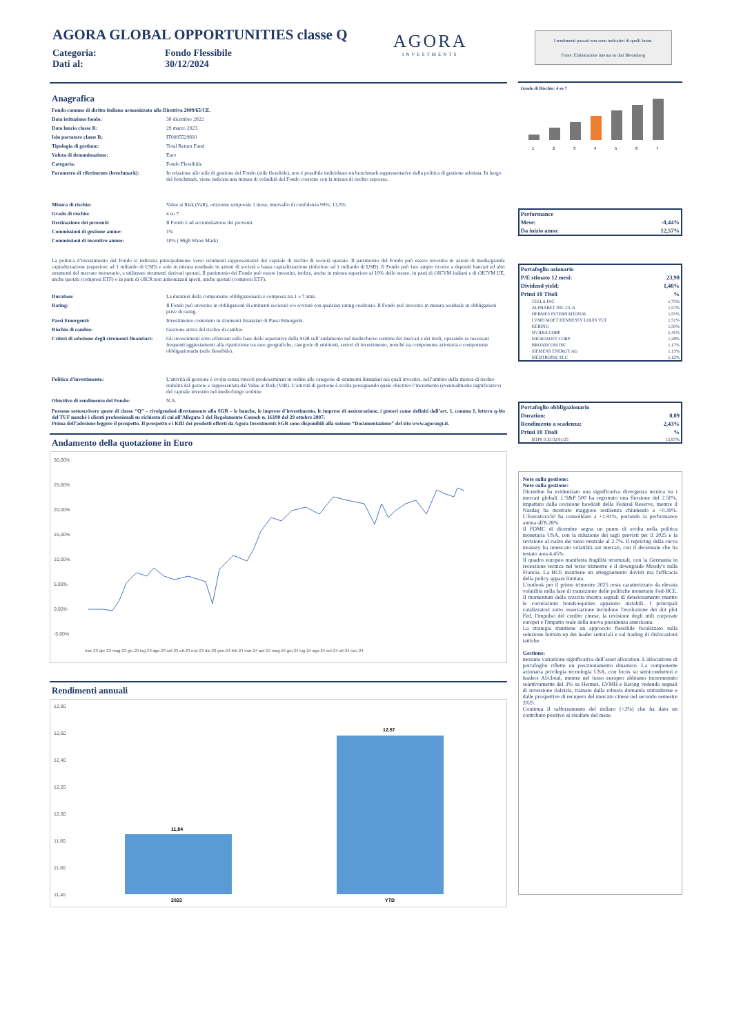AGORA GLOBAL OPPORTUNITIES classe Q
Categoria: Fondo Flessibile
Dati al: 30/12/2024
AGORA
INVESTMENTS
Anagrafica
| Fondo comune di diritto italiano armonizzato alla Direttiva 2009/65/CE. | |
| Data istituzione fondo: | 30 dicembre 2022 |
| Data lancio classe R: | 29 marzo 2023 |
| Isin portatore classe R: | IT0005529810 |
| Tipologia di gestione: | Total Return Fund |
| Valuta di denominazione: | Euro |
| Categoria: | Fondo Flessibiile |
| Parametro di riferimento (benchmark): | In relazione allo stile di gestione del Fondo (stile flessibile), non è possibile individuare un benchmark rappresentativo della politica di gestione adottata. In luogo del benchmark, viene indicata una misura di volatilità del Fondo coerente con la misura di rischio espressa. |
| Misura di rischio: | Value at Risk (VaR), orizzonte temporale 1 mese, intervallo di confidenza 99%, 13,5%. |
| Grado di rischio: | 4 su 7. |
| Destinazione dei proventi: | Il Fondo è ad accumulazione dei proventi. |
| Commissioni di gestione annue: | 1% |
| Commissioni di incentivo annue: | 10% ( High Water Mark) |
La politica d’investimento del Fondo si indirizza principalmente verso strumenti rappresentativi del capitale di rischio di società quotate. Il patrimonio del Fondo può essere investito in azioni di media/grande capitalizzazione (superiore ad 1 miliardo di USD) e solo in misura residuale in azioni di società a bassa capitalizzazione (inferiore ad 1 miliardo di USD). Il Fondo può fare ampio ricorso a depositi bancari ed altri strumenti del mercato monetario, e utilizzare strumenti derivati quotati. Il patrimonio del Fondo può essere investito, inoltre, anche in misura superiore al 10% dello stesso, in parti di OICVM italiani e di OICVM UE, anche quotati (compresi ETF) o in parti di OICR non armonizzati aperti, anche quotati (compresi ETF).
| Duration: | La duration della componente obbligazionaria è compresa tra 1 e 7 anni. |
| Rating: | Il Fondo può investire in obbligazioni di emittenti societari e/o sovrani con qualsiasi rating creditizio. Il Fondo può investire in misura residuale in obbligazioni prive di rating. |
| Paesi Emergenti: | Investimento contenuto in strumenti finanziari di Paesi Emergenti. |
| Rischio di cambio: | Gestione attiva del rischio di cambio. |
| Criteri di selezione degli strumenti finanziari: | Gli investimenti sono effettuati sulla base delle aspettative della SGR sull’andamento nel medio/breve termine dei mercati e dei titoli, operando se necessari frequenti aggiustamenti alla ripartizione tra aree geografiche, categorie di emittenti, settori di investimento, nonché tra componente azionaria e componente obbligazionaria (stile flessibile). |
| Politica d'investimento: | L’attività di gestione è svolta senza vincoli predeterminati in ordine alle categorie di strumenti finanziari nei quali investire, nell’ambito della misura di rischio stabilita dal gestore e rappresentata dal Value at Risk (VaR). L’attività di gestione è svolta perseguendo quale obiettivo l’incremento (eventualmente significativo) del capitale investito nel medio/lungo termine. |
| Obiettivo di rendimento del Fondo: | N.A. |
Possono sottoscrivere quote di classe “Q” – rivolgendosi direttamente alla SGR – le banche, le imprese d’investimento, le imprese di assicurazione, i gestori come definiti dall’art. 1, comma 1, lettera q-bis del TUF nonché i clienti professionali su richiesta di cui all’Allegato 3 del Regolamento Consob n. 16190 del 29 ottobre 2007.
Prima dell’adesione leggere il prospetto. Il prospetto e i KID dei prodotti offerti da Agora Investments SGR sono disponibili alla sezione “Documentazione” del sito www.agorasgr.it.
Andamento della quotazione in Euro
30,00%
25,00%
20,00%
15,00%
10,00%
5,00%
0,00%
-5,00%
mar-23 apr-23 mag-23 giu-23 lug-23 ago-23 set-23 ott-23 nov-23 dic-23 gen-24 feb-24 mar-24 apr-24 mag-24 giu-24 lug-24 ago-24 set-24 ott-24 nov-24
Rendimenti annuali
12,80
12,60
12,40
12,20
12,00
11,80
11,60
11,40
11,84
12,57
2023
YTD
I rendimenti passati non sono indicativi di quelli futuri.
Fonte: Elaborazione interna su dati Bloomberg
Grado di Rischio: 4 su 7
1
2
3
4
5
6
7
| Performance | |
| Mese: | -0,44% |
| Da inizio anno: | 12,57% |
| Portafoglio azionario | |
| P/E stimato 12 mesi: | 23,98 |
| Dividend yield: | 1,40% |
| Primi 10 Titoli | % |
| TESLA INC | 1,75% |
| ALPHABET INC-CL A | 1,57% |
| HERMES INTERNATIONAL | 1,55% |
| LVMH MOET HENNESSY LOUIS VUI | 1,51% |
| KERING | 1,50% |
| NVIDIA CORP | 1,41% |
| MICROSOFT CORP | 1,28% |
| BROADCOM INC | 1,17% |
| SIEMENS ENERGY AG | 1,13% |
| MEDTRONIC PLC | 1,12% |
| Portafoglio obbligazionario | |
| Duration: | 0,09 |
| Rendimento a scadenza: | 2,43% |
| Primi 10 Titoli | % |
| BTPS 0.35 02/01/25 | 15,97% |
Note sulla gestione:
Note sulla gestione:
Dicembre ha evidenziato una significativa divergenza tecnica tra i mercati globali. L'S&P 500 ha registrato una flessione del 2.50%, impattato dalla revisione hawkish della Federal Reserve, mentre il Nasdaq ha mostrato maggiore resilienza chiudendo a +0.39%. L'Eurostoxx50 ha consolidato a +1.91%, portando la performance annua all'8.28%.
Il FOMC di dicembre segna un punto di svolta nella politica monetaria USA, con la riduzione dei tagli previsti per il 2025 e la revisione al rialzo del tasso neutrale al 2.7%. Il repricing della curva treasury ha innescato volatilità sui mercati, con il decennale che ha testato area 4.45%.
Il quadro europeo manifesta fragilità strutturali, con la Germania in recessione tecnica nel terzo trimestre e il downgrade Moody's sulla Francia. La BCE mantiene un atteggiamento dovish ma l'efficacia della policy appare limitata.
L'outlook per il primo trimestre 2025 resta caratterizzato da elevata volatilità nella fase di transizione delle politiche monetarie Fed-BCE. Il momentum della crescita mostra segnali di deterioramento mentre le correlazioni bonds/equities appaiono instabili. I principali catalizzatori sotto osservazione includono l'evoluzione dei dot plot Fed, l'impulso del credito cinese, la revisione degli utili corporate europei e l'impatto reale della nuova presidenza americana.
La strategia mantiene un approccio flessibile focalizzato sulla selezione bottom-up dei leader settoriali e sul trading di dislocazioni tattiche.
Gestione:
nessuna variazione significativa dell’asset allocation. L'allocazione di portafoglio riflette un posizionamento dinamico. La componente azionaria privilegia tecnologia USA, con focus su semiconduttori e leaders AI/cloud, mentre nel lusso europeo abbiamo incrementato selettivamente del 3% su Hermès, LVMH e Kering vedendo segnali di inversione rialzista, trainato dalla robusta domanda statunitense e dalle prospettive di recupero del mercato cinese nel secondo semestre 2025.
Continua il rafforzamento del dollaro (+2%) che ha dato un contributo positivo al risultato del mese.